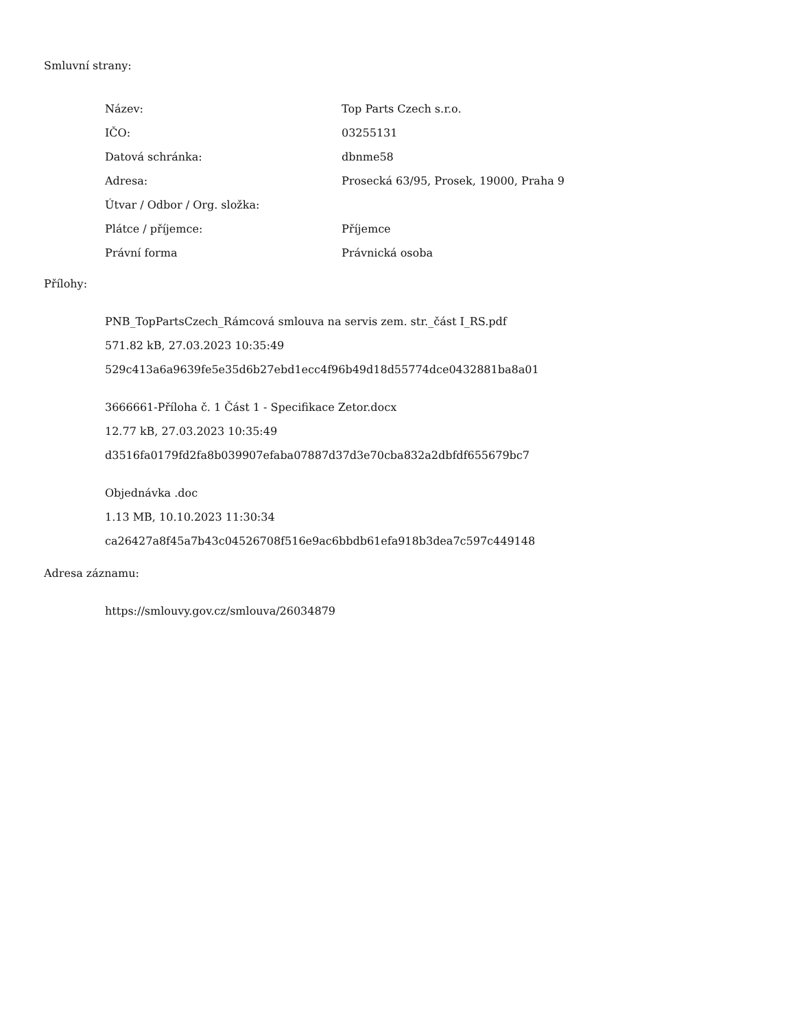Smluvní strany:
| Název: | Top Parts Czech s.r.o. |
| IČO: | 03255131 |
| Datová schránka: | dbnme58 |
| Adresa: | Prosecká 63/95, Prosek, 19000, Praha 9 |
| Útvar / Odbor / Org. složka: | |
| Plátce / příjemce: | Příjemce |
| Právní forma | Právnická osoba |
Přílohy:
PNB_TopPartsCzech_Rámcová smlouva na servis zem. str._část I_RS.pdf
571.82 kB, 27.03.2023 10:35:49
529c413a6a9639fe5e35d6b27ebd1ecc4f96b49d18d55774dce0432881ba8a01
3666661-Příloha č. 1 Část 1 - Specifikace Zetor.docx
12.77 kB, 27.03.2023 10:35:49
d3516fa0179fd2fa8b039907efaba07887d37d3e70cba832a2dbfdf655679bc7
Objednávka .doc
1.13 MB, 10.10.2023 11:30:34
ca26427a8f45a7b43c04526708f516e9ac6bbdb61efa918b3dea7c597c449148
Adresa záznamu:
https://smlouvy.gov.cz/smlouva/26034879